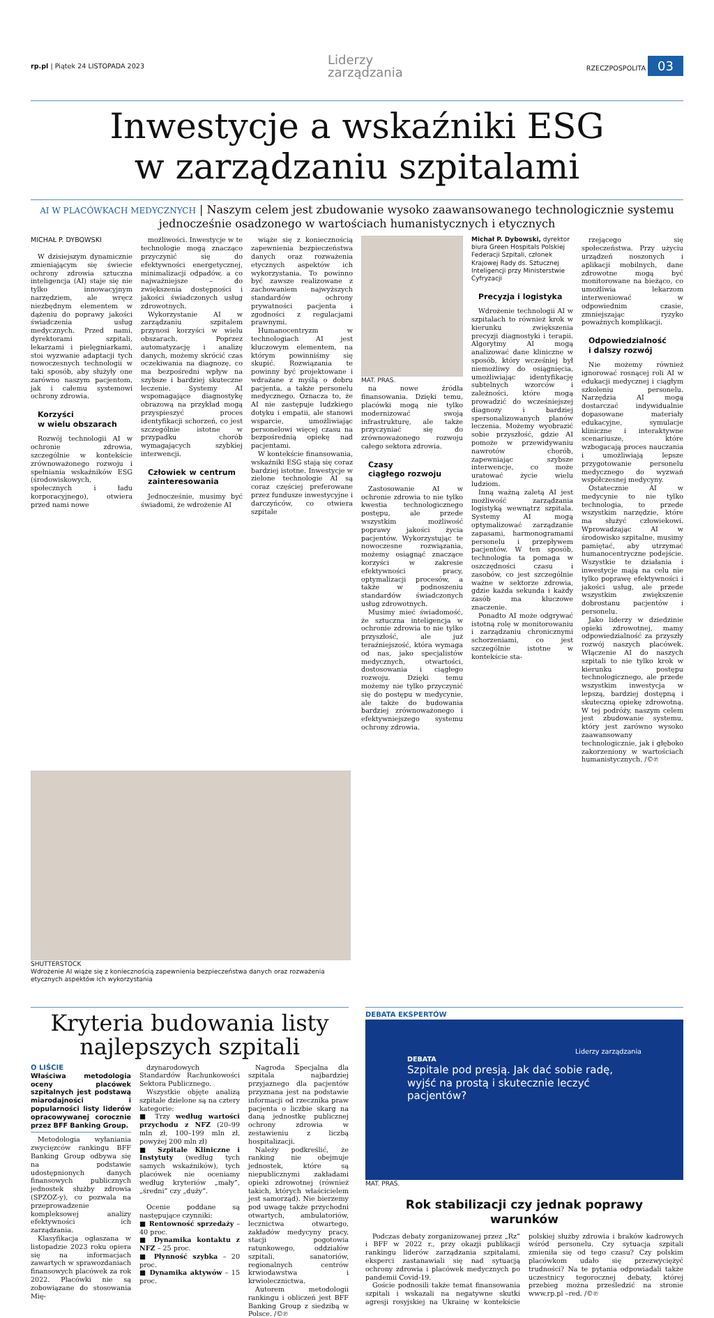rp.pl | Piątek 24 LISTOPADA 2023
Liderzy
zarządzania
RZECZPOSPOLITA 03
Inwestycje a wskaźniki ESG
w zarządzaniu szpitalami
AI W PLACÓWKACH MEDYCZNYCH | Naszym celem jest zbudowanie wysoko zaawansowanego technologicznie systemu jednocześnie osadzonego w wartościach humanistycznych i etycznych
MICHAŁ P. DYBOWSKI
W dzisiejszym dynamicznie zmieniającym się świecie ochrony zdrowia sztuczna inteligencja (AI) staje się nie tylko innowacyjnym narzędziem, ale wręcz niezbędnym elementem w dążeniu do poprawy jakości świadczenia usług medycznych. Przed nami, dyrektorami szpitali, lekarzami i pielęgniarkami, stoi wyzwanie adaptacji tych nowoczesnych technologii w taki sposób, aby służyły one zarówno naszym pacjentom, jak i całemu systemowi ochrony zdrowia.
Korzyści
w wielu obszarach
Rozwój technologii AI w ochronie zdrowia, szczególnie w kontekście zrównoważonego rozwoju i spełniania wskaźników ESG (środowiskowych, społecznych i ładu korporacyjnego), otwiera przed nami nowe
możliwości. Inwestycje w te technologie mogą znacząco przyczynić się do efektywności energetycznej, minimalizacji odpadów, a co najważniejsze – do zwiększenia dostępności i jakości świadczonych usług zdrowotnych.
Wykorzystanie AI w zarządzaniu szpitalem przynosi korzyści w wielu obszarach. Poprzez automatyzację i analizę danych, możemy skrócić czas oczekiwania na diagnozę, co ma bezpośredni wpływ na szybsze i bardziej skuteczne leczenie. Systemy AI wspomagające diagnostykę obrazową na przykład mogą przyspieszyć proces identyfikacji schorzeń, co jest szczególnie istotne w przypadku chorób wymagających szybkiej interwencji.
Człowiek w centrum zainteresowania
Jednocześnie, musimy być świadomi, że wdrożenie AI
wiąże się z koniecznością zapewnienia bezpieczeństwa danych oraz rozważenia etycznych aspektów ich wykorzystania. To powinno być zawsze realizowane z zachowaniem najwyższych standardów ochrony prywatności pacjenta i zgodności z regulacjami prawnymi.
Humanocentryzm w technologiach AI jest kluczowym elementem, na którym powinniśmy się skupić. Rozwiązania te powinny być projektowane i wdrażane z myślą o dobru pacjenta, a także personelu medycznego. Oznacza to, że AI nie zastępuje ludzkiego dotyku i empatii, ale stanowi wsparcie, umożliwiając personelowi więcej czasu na bezpośrednią opiekę nad pacjentami.
W kontekście finansowania, wskaźniki ESG stają się coraz bardziej istotne. Inwestycje w zielone technologie AI są coraz częściej preferowane przez fundusze inwestycyjne i darczyńców, co otwiera szpitale
MAT. PRAS.
na nowe źródła finansowania. Dzięki temu, placówki mogą nie tylko modernizować swoją infrastrukturę, ale także przyczyniać się do zrównoważonego rozwoju całego sektora zdrowia.
Czasy
ciągłego rozwoju
Zastosowanie AI w ochronie zdrowia to nie tylko kwestia technologicznego postępu, ale przede wszystkim możliwość poprawy jakości życia pacjentów. Wykorzystując te nowoczesne rozwiązania, możemy osiągnąć znaczące korzyści w zakresie efektywności pracy, optymalizacji procesów, a także w podnoszeniu standardów świadczonych usług zdrowotnych.
Musimy mieć świadomość, że sztuczna inteligencja w ochronie zdrowia to nie tylko przyszłość, ale już teraźniejszość, która wymaga od nas, jako specjalistów medycznych, otwartości, dostosowania i ciągłego rozwoju. Dzięki temu możemy nie tylko przyczynić się do postępu w medycynie, ale także do budowania bardziej zrównoważonego i efektywniejszego systemu ochrony zdrowia.
Michał P. Dybowski, dyrektor biura Green Hospitals Polskiej Federacji Szpitali, członek Krajowej Rady ds. Sztucznej Inteligencji przy Ministerstwie Cyfryzacji
Precyzja i logistyka
Wdrożenie technologii AI w szpitalach to również krok w kierunku zwiększenia precyzji diagnostyki i terapii. Algorytmy AI mogą analizować dane kliniczne w sposób, który wcześniej był niemożliwy do osiągnięcia, umożliwiając identyfikację subtelnych wzorców i zależności, które mogą prowadzić do wcześniejszej diagnozy i bardziej spersonalizowanych planów leczenia. Możemy wyobrazić sobie przyszłość, gdzie AI pomoże w przewidywaniu nawrotów chorób, zapewniając szybsze interwencje, co może uratować życie wielu ludziom.
Inną ważną zaletą AI jest możliwość zarządzania logistyką wewnątrz szpitala. Systemy AI mogą optymalizować zarządzanie zapasami, harmonogramami personelu i przepływem pacjentów. W ten sposób, technologia ta pomaga w oszczędności czasu i zasobów, co jest szczególnie ważne w sektorze zdrowia, gdzie każda sekunda i każdy zasób ma kluczowe znaczenie.
Ponadto AI może odgrywać istotną rolę w monitorowaniu i zarządzaniu chronicznymi schorzeniami, co jest szczególnie istotne w kontekście sta-
rzejącego się społeczeństwa. Przy użyciu urządzeń noszonych i aplikacji mobilnych, dane zdrowotne mogą być monitorowane na bieżąco, co umożliwia lekarzom interweniować w odpowiednim czasie, zmniejszając ryzyko poważnych komplikacji.
Odpowiedzialność
i dalszy rozwój
Nie możemy również ignorować rosnącej roli AI w edukacji medycznej i ciągłym szkoleniu personelu. Narzędzia AI mogą dostarczać indywidualnie dopasowane materiały edukacyjne, symulacje kliniczne i interaktywne scenariusze, które wzbogacają proces nauczania i umożliwiają lepsze przygotowanie personelu medycznego do wyzwań współczesnej medycyny.
Ostatecznie AI w medycynie to nie tylko technologia, to przede wszystkim narzędzie, które ma służyć człowiekowi. Wprowadzając AI w środowisko szpitalne, musimy pamiętać, aby utrzymać humanocentryczne podejście. Wszystkie te działania i inwestycje mają na celu nie tylko poprawę efektywności i jakości usług, ale przede wszystkim zwiększenie dobrostanu pacjentów i personelu.
Jako liderzy w dziedzinie opieki zdrowotnej, mamy odpowiedzialność za przyszły rozwój naszych placówek. Włączenie AI do naszych szpitali to nie tylko krok w kierunku postępu technologicznego, ale przede wszystkim inwestycja w lepszą, bardziej dostępną i skuteczną opiekę zdrowotną. W tej podróży, naszym celem jest zbudowanie systemu, który jest zarówno wysoko zaawansowany technologicznie, jak i głęboko zakorzeniony w wartościach humanistycznych. ∕©℗
SHUTTERSTOCK
Wdrożenie AI wiąże się z koniecznością zapewnienia bezpieczeństwa danych oraz rozważenia etycznych aspektów ich wykorzystania
Kryteria budowania listy
najlepszych szpitali
O LIŚCIE
Właściwa metodologia oceny placówek szpitalnych jest podstawą miarodajności i popularności listy liderów opracowywanej corocznie przez BFF Banking Group.
Metodologia wyłaniania zwycięzców rankingu BFF Banking Group odbywa się na podstawie udostępnionych danych finansowych publicznych jednostek służby zdrowia (SPZOZ-y), co pozwala na przeprowadzenie kompleksowej analizy efektywności ich zarządzania.
Klasyfikacja ogłaszana w listopadzie 2023 roku opiera się na informacjach zawartych w sprawozdaniach finansowych placówek za rok 2022. Placówki nie są zobowiązane do stosowania Mię-
dzynarodowych Standardów Rachunkowości Sektora Publicznego.
Wszystkie objęte analizą szpitale dzielone są na cztery kategorie:
■ Trzy według wartości przychodu z NFZ (20–99 mln zł, 100–199 mln zł, powyżej 200 mln zł)
■ Szpitale Kliniczne i Instytuty (według tych samych wskaźników), tych placówek nie oceniamy według kryteriów „mały”, „średni” czy „duży”.
Ocenie poddane są następujące czynniki:
■ Rentowność sprzedaży – 40 proc.
■ Dynamika kontaktu z NFZ – 25 proc.
■ Płynność szybka – 20 proc.
■ Dynamika aktywów – 15 proc.
Nagroda Specjalna dla szpitala najbardziej przyjaznego dla pacjentów przyznana jest na podstawie informacji od rzecznika praw pacjenta o liczbie skarg na daną jednostkę publicznej ochrony zdrowia w zestawieniu z liczbą hospitalizacji.
Należy podkreślić, że ranking nie obejmuje jednostek, które są niepublicznymi zakładami opieki zdrowotnej (również takich, których właścicielem jest samorząd). Nie bierzemy pod uwagę także przychodni otwartych, ambulatoriów, lecznictwa otwartego, zakładów medycyny pracy, stacji pogotowia ratunkowego, oddziałów szpitali, sanatoriów, regionalnych centrów krwiodawstwa i krwiolecznictwa.
Autorem metodologii rankingu i obliczeń jest BFF Banking Group z siedzibą w Polsce. ∕©℗
DEBATA EKSPERTÓW
Liderzy zarządzania
DEBATA
Szpitale pod presją. Jak dać sobie radę, wyjść na prostą i skutecznie leczyć pacjentów?
MAT. PRAS.
Rok stabilizacji czy jednak poprawy warunków
Podczas debaty zorganizowanej przez „Rz” i BFF w 2022 r., przy okazji publikacji rankingu liderów zarządzania szpitalami, eksperci zastanawiali się nad sytuacją ochrony zdrowia i placówek medycznych po pandemii Covid-19.
Goście podnosili także temat finansowania szpitali i wskazali na negatywne skutki agresji rosyjskiej na Ukrainę w kontekście polskiej służby zdrowia i braków kadrowych wśród personelu. Czy sytuacja szpitali zmieniła się od tego czasu? Czy polskim placówkom udało się przezwyciężyć trudności? Na te pytania odpowiadali także uczestnicy tegorocznej debaty, której przebieg można prześledzić na stronie www.rp.pl –red. ∕©℗